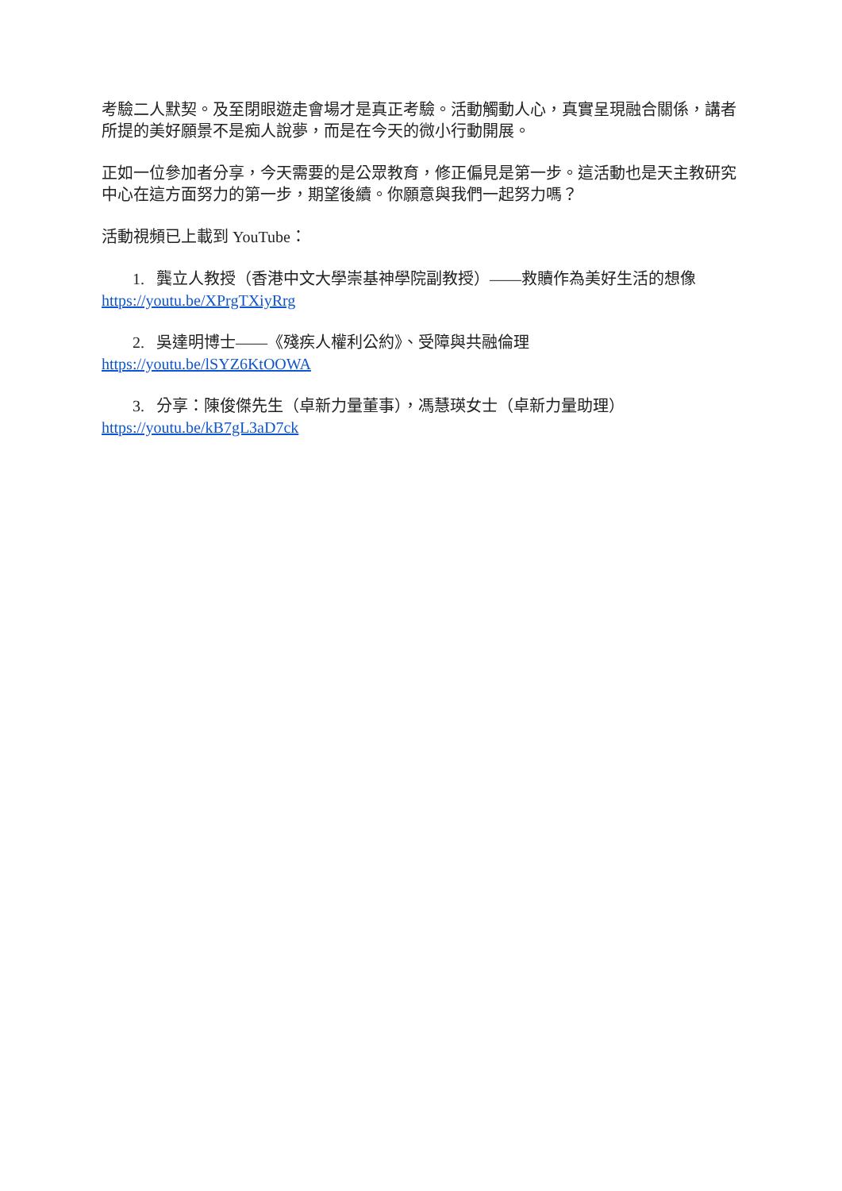考驗二人默契。及至閉眼遊走會場才是真正考驗。活動觸動人心，真實呈現融合關係，講者所提的美好願景不是痴人說夢，而是在今天的微小行動開展。
正如一位參加者分享，今天需要的是公眾教育，修正偏見是第一步。這活動也是天主教研究中心在這方面努力的第一步，期望後續。你願意與我們一起努力嗎？
活動視頻已上載到 YouTube：
1. 龔立人教授（香港中文大學崇基神學院副教授）——救贖作為美好生活的想像
https://youtu.be/XPrgTXiyRrg
2. 吳達明博士——《殘疾人權利公約》、受障與共融倫理
https://youtu.be/lSYZ6KtOOWA
3. 分享：陳俊傑先生（卓新力量董事），馮慧瑛女士（卓新力量助理）
https://youtu.be/kB7gL3aD7ck